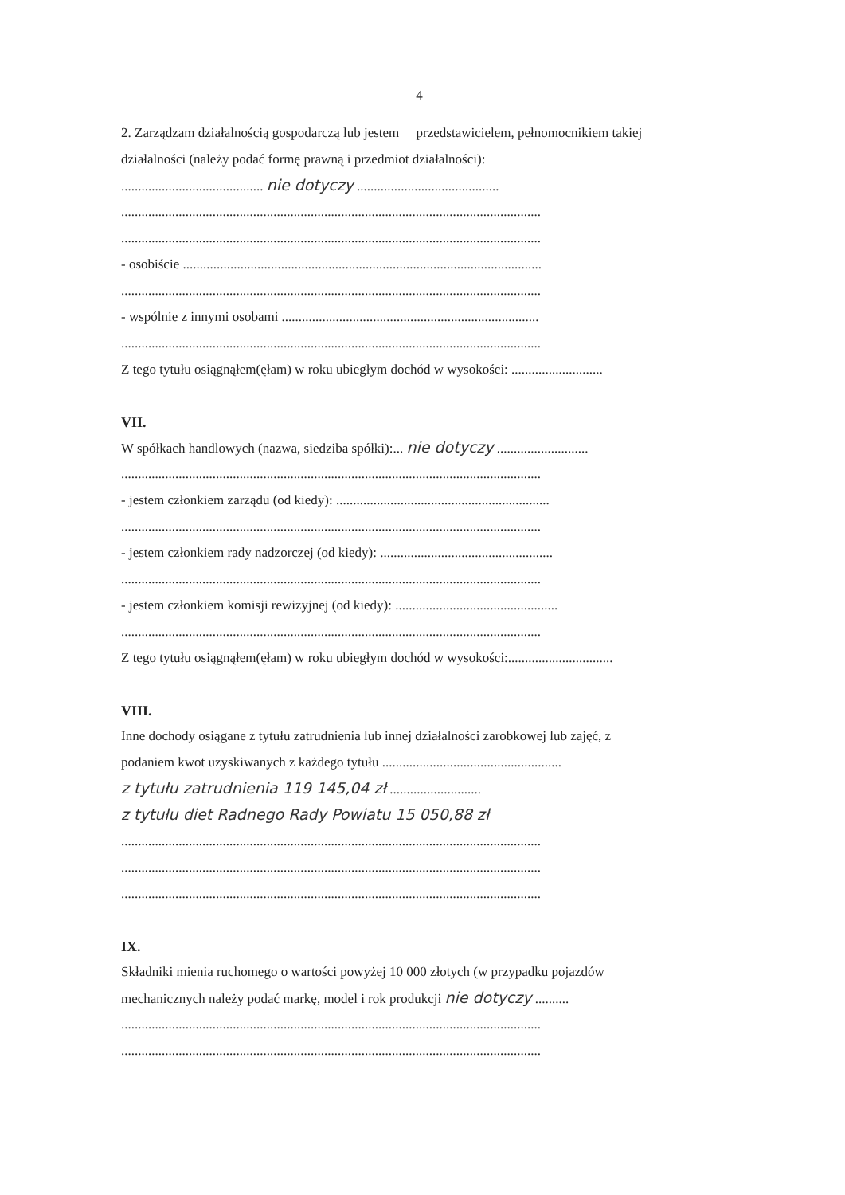4
2. Zarządzam działalnością gospodarczą lub jestem przedstawicielem, pełnomocnikiem takiej
działalności (należy podać formę prawną i przedmiot działalności):
.......................................... nie dotyczy ..........................................
............................................................................................................................
............................................................................................................................
- osobiście ..........................................................................................................
............................................................................................................................
- wspólnie z innymi osobami ............................................................................
............................................................................................................................
Z tego tytułu osiągnąłem(ęłam) w roku ubiegłym dochód w wysokości: ...........................
VII.
W spółkach handlowych (nazwa, siedziba spółki):... nie dotyczy ...........................
............................................................................................................................
- jestem członkiem zarządu (od kiedy): ...............................................................
............................................................................................................................
- jestem członkiem rady nadzorczej (od kiedy): ...................................................
............................................................................................................................
- jestem członkiem komisji rewizyjnej (od kiedy): ................................................
............................................................................................................................
Z tego tytułu osiągnąłem(ęłam) w roku ubiegłym dochód w wysokości:...............................
VIII.
Inne dochody osiągane z tytułu zatrudnienia lub innej działalności zarobkowej lub zajęć, z
podaniem kwot uzyskiwanych z każdego tytułu .....................................................
z tytułu zatrudnienia 119 145,04 zł ...........................
z tytułu diet Radnego Rady Powiatu 15 050,88 zł
............................................................................................................................
............................................................................................................................
............................................................................................................................
IX.
Składniki mienia ruchomego o wartości powyżej 10 000 złotych (w przypadku pojazdów
mechanicznych należy podać markę, model i rok produkcji nie dotyczy ..........
............................................................................................................................
............................................................................................................................